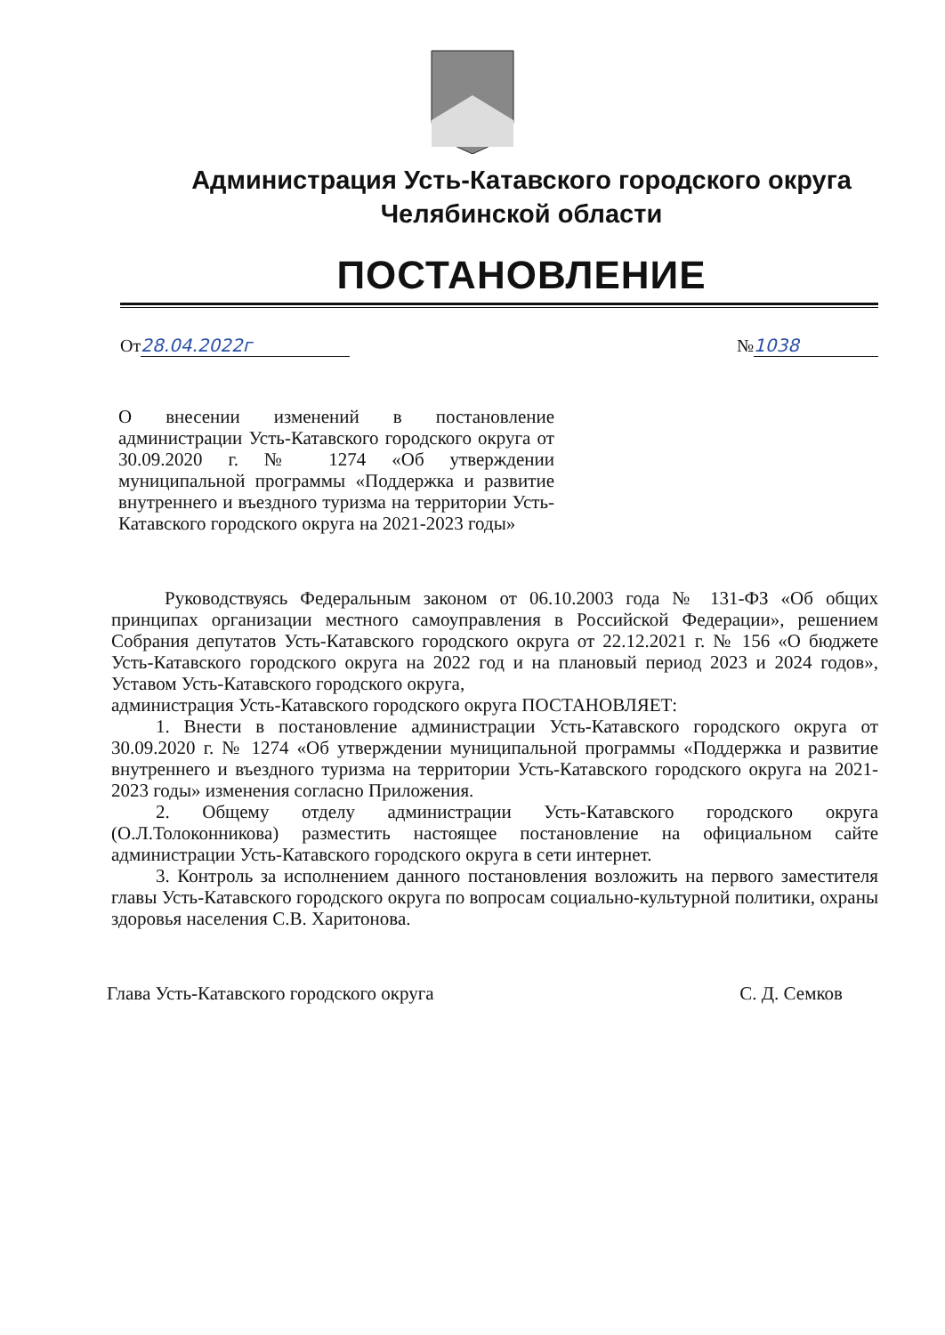Администрация Усть-Катавского городского округа
Челябинской области
ПОСТАНОВЛЕНИЕ
От 28.04.2022г № 1038
О внесении изменений в постановление администрации Усть-Катавского городского округа от 30.09.2020 г. № 1274 «Об утверждении муниципальной программы «Поддержка и развитие внутреннего и въездного туризма на территории Усть-Катавского городского округа на 2021-2023 годы»
Руководствуясь Федеральным законом от 06.10.2003 года № 131-ФЗ «Об общих принципах организации местного самоуправления в Российской Федерации», решением Собрания депутатов Усть-Катавского городского округа от 22.12.2021 г. № 156 «О бюджете Усть-Катавского городского округа на 2022 год и на плановый период 2023 и 2024 годов», Уставом Усть-Катавского городского округа,
администрация Усть-Катавского городского округа ПОСТАНОВЛЯЕТ:
1. Внести в постановление администрации Усть-Катавского городского округа от 30.09.2020 г. № 1274 «Об утверждении муниципальной программы «Поддержка и развитие внутреннего и въездного туризма на территории Усть-Катавского городского округа на 2021-2023 годы» изменения согласно Приложения.
2. Общему отделу администрации Усть-Катавского городского округа (О.Л.Толоконникова) разместить настоящее постановление на официальном сайте администрации Усть-Катавского городского округа в сети интернет.
3. Контроль за исполнением данного постановления возложить на первого заместителя главы Усть-Катавского городского округа по вопросам социально-культурной политики, охраны здоровья населения С.В. Харитонова.
Глава Усть-Катавского городского округа
С. Д. Семков